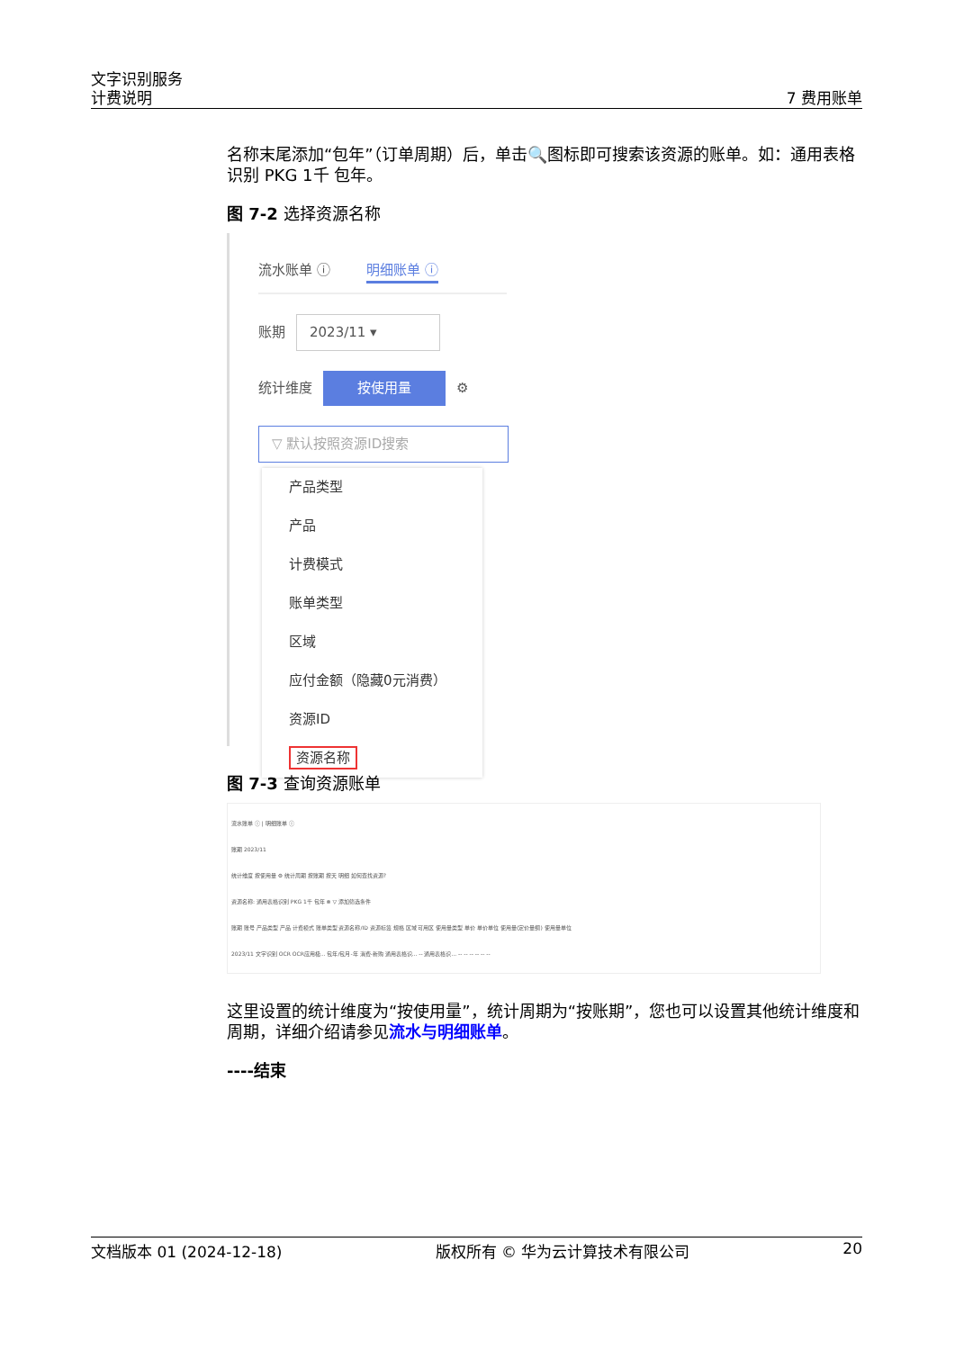文字识别服务
计费说明 7 费用账单
名称末尾添加“包年”（订单周期）后，单击🔍图标即可搜索该资源的账单。如：通用表格识别 PKG 1千 包年。
图 7-2 选择资源名称
流水账单 ⓘ 明细账单 ⓘ
账期 2023/11 ▾
统计维度 按使用量 ⚙
▽ 默认按照资源ID搜索
产品类型
产品
计费模式
账单类型
区域
应付金额（隐藏0元消费）
资源ID
资源名称
图 7-3 查询资源账单
流水账单 ⓘ | 明细账单 ⓘ
账期 2023/11
统计维度 按使用量 ⚙ 统计周期 按账期 按天 明细 如何查找资源?
资源名称: 通用表格识别 PKG 1千 包年 ⊗ ▽ 添加筛选条件
账期 账号 产品类型 产品 计费模式 账单类型 资源名称/ID 资源标签 规格 区域 可用区 使用量类型 单价 单价单位 使用量(定价量纲) 使用量单位
2023/11 文字识别 OCR OCR应用极... 包年/包月-年 消费-新购 通用表格识... -- 通用表格识... -- -- -- -- -- --
这里设置的统计维度为“按使用量”，统计周期为“按账期”，您也可以设置其他统计维度和周期，详细介绍请参见流水与明细账单。
----结束
文档版本 01 (2024-12-18) 版权所有 © 华为云计算技术有限公司 20